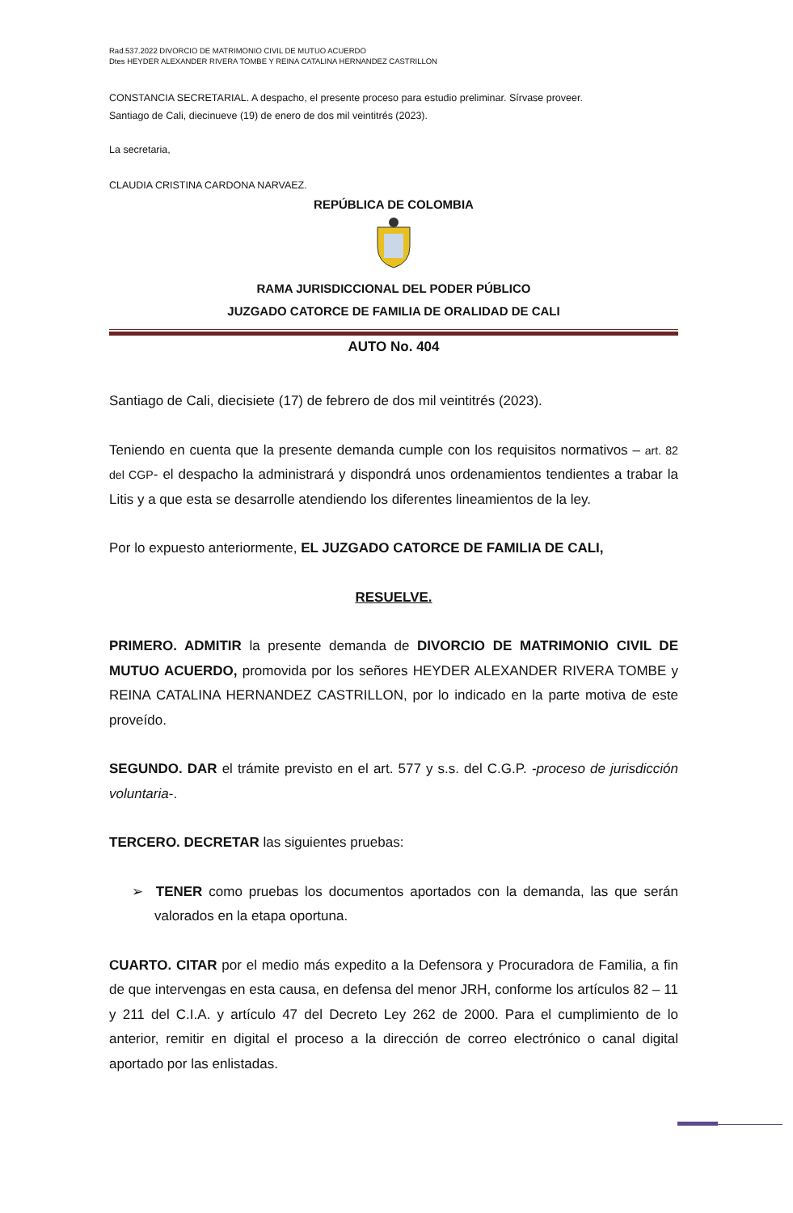Rad.537.2022 DIVORCIO DE MATRIMONIO CIVIL DE MUTUO ACUERDO
Dtes HEYDER ALEXANDER RIVERA TOMBE Y REINA CATALINA HERNANDEZ CASTRILLON
CONSTANCIA SECRETARIAL. A despacho, el presente proceso para estudio preliminar. Sírvase proveer.
Santiago de Cali, diecinueve (19) de enero de dos mil veintitrés (2023).
La secretaria,
CLAUDIA CRISTINA CARDONA NARVAEZ.
REPÚBLICA DE COLOMBIA
RAMA JURISDICCIONAL DEL PODER PÚBLICO
JUZGADO CATORCE DE FAMILIA DE ORALIDAD DE CALI
AUTO No. 404
Santiago de Cali, diecisiete (17) de febrero de dos mil veintitrés (2023).
Teniendo en cuenta que la presente demanda cumple con los requisitos normativos – art. 82 del CGP- el despacho la administrará y dispondrá unos ordenamientos tendientes a trabar la Litis y a que esta se desarrolle atendiendo los diferentes lineamientos de la ley.
Por lo expuesto anteriormente, EL JUZGADO CATORCE DE FAMILIA DE CALI,
RESUELVE.
PRIMERO. ADMITIR la presente demanda de DIVORCIO DE MATRIMONIO CIVIL DE MUTUO ACUERDO, promovida por los señores HEYDER ALEXANDER RIVERA TOMBE y REINA CATALINA HERNANDEZ CASTRILLON, por lo indicado en la parte motiva de este proveído.
SEGUNDO. DAR el trámite previsto en el art. 577 y s.s. del C.G.P. -proceso de jurisdicción voluntaria-.
TERCERO. DECRETAR las siguientes pruebas:
➢ TENER como pruebas los documentos aportados con la demanda, las que serán valorados en la etapa oportuna.
CUARTO. CITAR por el medio más expedito a la Defensora y Procuradora de Familia, a fin de que intervengas en esta causa, en defensa del menor JRH, conforme los artículos 82 – 11 y 211 del C.I.A. y artículo 47 del Decreto Ley 262 de 2000. Para el cumplimiento de lo anterior, remitir en digital el proceso a la dirección de correo electrónico o canal digital aportado por las enlistadas.